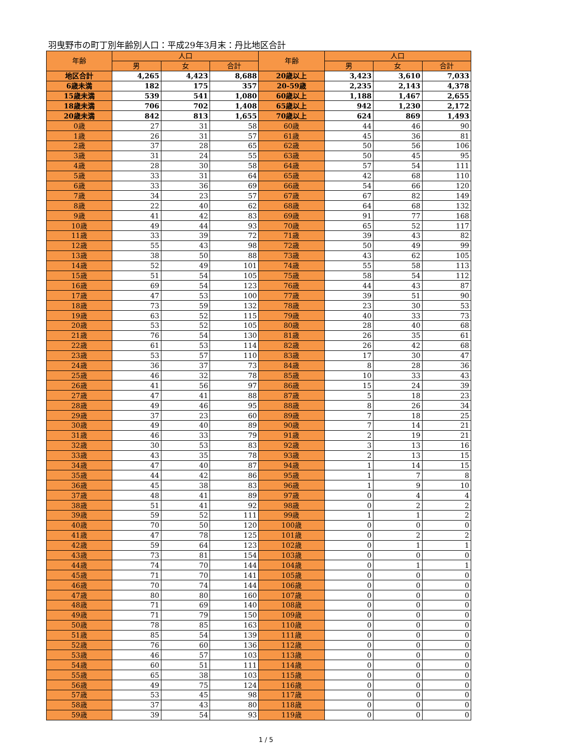羽曳野市の町丁別年齢別人口：平成29年3月末：丹比地区合計
| 年齢 | 人口 | | | 年齢 | 人口 | | |
| --- | --- | --- | --- | --- | --- | --- | --- |
| | 男 | 女 | 合計 | | 男 | 女 | 合計 |
| 地区合計 | 4,265 | 4,423 | 8,688 | 20歳以上 | 3,423 | 3,610 | 7,033 |
| 6歳未満 | 182 | 175 | 357 | 20-59歳 | 2,235 | 2,143 | 4,378 |
| 15歳未満 | 539 | 541 | 1,080 | 60歳以上 | 1,188 | 1,467 | 2,655 |
| 18歳未満 | 706 | 702 | 1,408 | 65歳以上 | 942 | 1,230 | 2,172 |
| 20歳未満 | 842 | 813 | 1,655 | 70歳以上 | 624 | 869 | 1,493 |
| 0歳 | 27 | 31 | 58 | 60歳 | 44 | 46 | 90 |
| 1歳 | 26 | 31 | 57 | 61歳 | 45 | 36 | 81 |
| 2歳 | 37 | 28 | 65 | 62歳 | 50 | 56 | 106 |
| 3歳 | 31 | 24 | 55 | 63歳 | 50 | 45 | 95 |
| 4歳 | 28 | 30 | 58 | 64歳 | 57 | 54 | 111 |
| 5歳 | 33 | 31 | 64 | 65歳 | 42 | 68 | 110 |
| 6歳 | 33 | 36 | 69 | 66歳 | 54 | 66 | 120 |
| 7歳 | 34 | 23 | 57 | 67歳 | 67 | 82 | 149 |
| 8歳 | 22 | 40 | 62 | 68歳 | 64 | 68 | 132 |
| 9歳 | 41 | 42 | 83 | 69歳 | 91 | 77 | 168 |
| 10歳 | 49 | 44 | 93 | 70歳 | 65 | 52 | 117 |
| 11歳 | 33 | 39 | 72 | 71歳 | 39 | 43 | 82 |
| 12歳 | 55 | 43 | 98 | 72歳 | 50 | 49 | 99 |
| 13歳 | 38 | 50 | 88 | 73歳 | 43 | 62 | 105 |
| 14歳 | 52 | 49 | 101 | 74歳 | 55 | 58 | 113 |
| 15歳 | 51 | 54 | 105 | 75歳 | 58 | 54 | 112 |
| 16歳 | 69 | 54 | 123 | 76歳 | 44 | 43 | 87 |
| 17歳 | 47 | 53 | 100 | 77歳 | 39 | 51 | 90 |
| 18歳 | 73 | 59 | 132 | 78歳 | 23 | 30 | 53 |
| 19歳 | 63 | 52 | 115 | 79歳 | 40 | 33 | 73 |
| 20歳 | 53 | 52 | 105 | 80歳 | 28 | 40 | 68 |
| 21歳 | 76 | 54 | 130 | 81歳 | 26 | 35 | 61 |
| 22歳 | 61 | 53 | 114 | 82歳 | 26 | 42 | 68 |
| 23歳 | 53 | 57 | 110 | 83歳 | 17 | 30 | 47 |
| 24歳 | 36 | 37 | 73 | 84歳 | 8 | 28 | 36 |
| 25歳 | 46 | 32 | 78 | 85歳 | 10 | 33 | 43 |
| 26歳 | 41 | 56 | 97 | 86歳 | 15 | 24 | 39 |
| 27歳 | 47 | 41 | 88 | 87歳 | 5 | 18 | 23 |
| 28歳 | 49 | 46 | 95 | 88歳 | 8 | 26 | 34 |
| 29歳 | 37 | 23 | 60 | 89歳 | 7 | 18 | 25 |
| 30歳 | 49 | 40 | 89 | 90歳 | 7 | 14 | 21 |
| 31歳 | 46 | 33 | 79 | 91歳 | 2 | 19 | 21 |
| 32歳 | 30 | 53 | 83 | 92歳 | 3 | 13 | 16 |
| 33歳 | 43 | 35 | 78 | 93歳 | 2 | 13 | 15 |
| 34歳 | 47 | 40 | 87 | 94歳 | 1 | 14 | 15 |
| 35歳 | 44 | 42 | 86 | 95歳 | 1 | 7 | 8 |
| 36歳 | 45 | 38 | 83 | 96歳 | 1 | 9 | 10 |
| 37歳 | 48 | 41 | 89 | 97歳 | 0 | 4 | 4 |
| 38歳 | 51 | 41 | 92 | 98歳 | 0 | 2 | 2 |
| 39歳 | 59 | 52 | 111 | 99歳 | 1 | 1 | 2 |
| 40歳 | 70 | 50 | 120 | 100歳 | 0 | 0 | 0 |
| 41歳 | 47 | 78 | 125 | 101歳 | 0 | 2 | 2 |
| 42歳 | 59 | 64 | 123 | 102歳 | 0 | 1 | 1 |
| 43歳 | 73 | 81 | 154 | 103歳 | 0 | 0 | 0 |
| 44歳 | 74 | 70 | 144 | 104歳 | 0 | 1 | 1 |
| 45歳 | 71 | 70 | 141 | 105歳 | 0 | 0 | 0 |
| 46歳 | 70 | 74 | 144 | 106歳 | 0 | 0 | 0 |
| 47歳 | 80 | 80 | 160 | 107歳 | 0 | 0 | 0 |
| 48歳 | 71 | 69 | 140 | 108歳 | 0 | 0 | 0 |
| 49歳 | 71 | 79 | 150 | 109歳 | 0 | 0 | 0 |
| 50歳 | 78 | 85 | 163 | 110歳 | 0 | 0 | 0 |
| 51歳 | 85 | 54 | 139 | 111歳 | 0 | 0 | 0 |
| 52歳 | 76 | 60 | 136 | 112歳 | 0 | 0 | 0 |
| 53歳 | 46 | 57 | 103 | 113歳 | 0 | 0 | 0 |
| 54歳 | 60 | 51 | 111 | 114歳 | 0 | 0 | 0 |
| 55歳 | 65 | 38 | 103 | 115歳 | 0 | 0 | 0 |
| 56歳 | 49 | 75 | 124 | 116歳 | 0 | 0 | 0 |
| 57歳 | 53 | 45 | 98 | 117歳 | 0 | 0 | 0 |
| 58歳 | 37 | 43 | 80 | 118歳 | 0 | 0 | 0 |
| 59歳 | 39 | 54 | 93 | 119歳 | 0 | 0 | 0 |
1 / 5